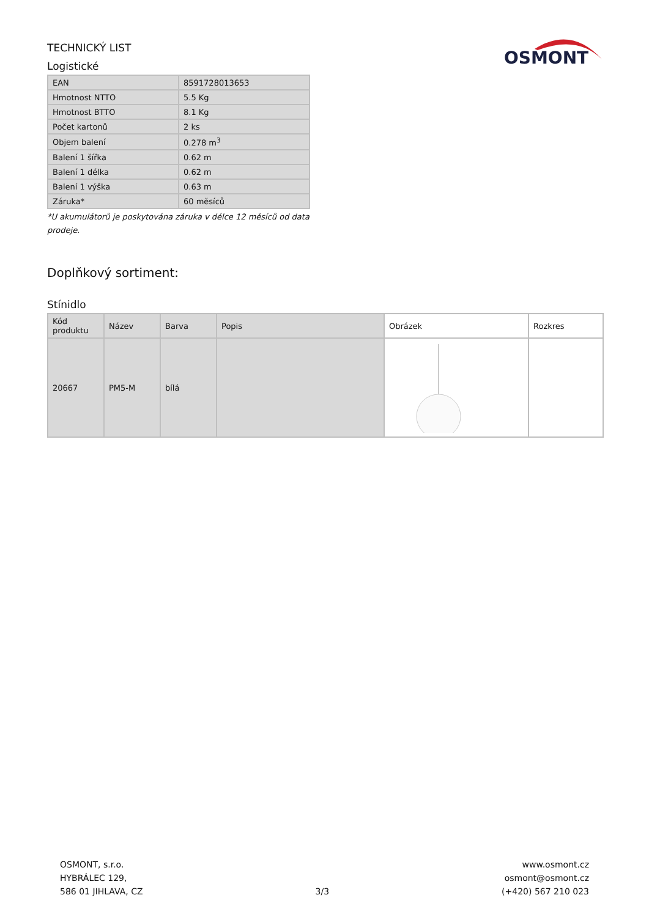OSMONT
TECHNICKÝ LIST
Logistické
| EAN | 8591728013653 |
| Hmotnost NTTO | 5.5 Kg |
| Hmotnost BTTO | 8.1 Kg |
| Počet kartonů | 2 ks |
| Objem balení | 0.278 m<sup>3</sup> |
| Balení 1 šířka | 0.62 m |
| Balení 1 délka | 0.62 m |
| Balení 1 výška | 0.63 m |
| Záruka* | 60 měsíců |
*U akumulátorů je poskytována záruka v délce 12 měsíců od data prodeje.
Doplňkový sortiment:
Stínidlo
| Kód produktu | Název | Barva | Popis | Obrázek | Rozkres |
| --- | --- | --- | --- | --- | --- |
| 20667 | PM5-M | bílá | | | |
OSMONT, s.r.o.
HYBRÁLEC 129,
586 01 JIHLAVA, CZ
3/3 www.osmont.cz
osmont@osmont.cz
(+420) 567 210 023